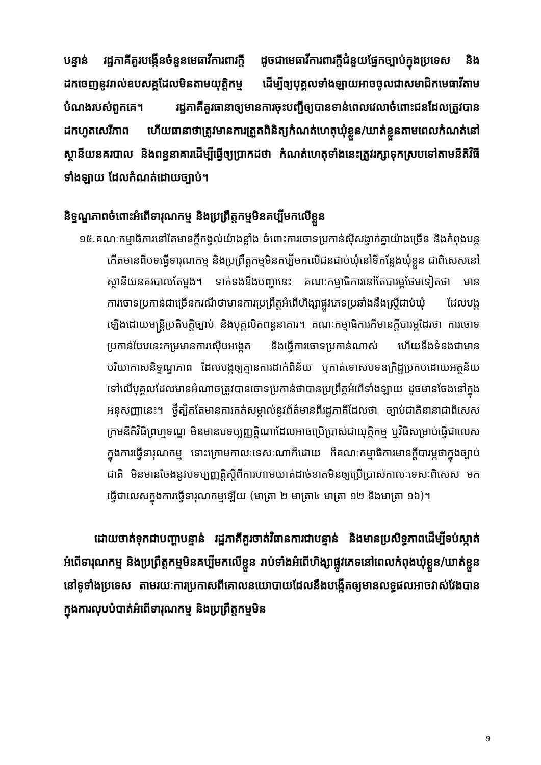បន្ទាន់ រដ្ឋភាគីគួរបង្កើនចំនួនមេធាវីការពារក្តី ដូចជាមេធាវីការពារក្តីជំនួយផ្នែកច្បាប់ក្នុងប្រទេស និងដកចេញនូវរាល់ឧបសគ្គដែលមិនតាមយុត្តិកម្ម ដើម្បីឲ្យបុគ្គលទាំងឡាយអាចចូលជាសមាជិកមេធាវីតាមបំណងរបស់ពួកគេ។ រដ្ឋភាគីគួរធានាឲ្យមានការចុះបញ្ជីឲ្យបានទាន់ពេលវេលាចំពោះជនដែលត្រូវបានដកហូតសេរីភាព ហើយធានាថាត្រូវមានការត្រួតពិនិត្យកំណត់ហេតុឃុំខ្លួន/ឃាត់ខ្លួនតាមពេលកំណត់នៅស្ថានីយនគរបាល និងពន្ធនាគារដើម្បីធ្វើឲ្យប្រាកដថា កំណត់ហេតុទាំងនេះត្រូវរក្សាទុកស្របទៅតាមនីតិវិធីទាំងឡាយ ដែលកំណត់ដោយច្បាប់។
និទ្ទណ្ឌភាពចំពោះអំពើទារុណកម្ម និងប្រព្រឹត្តកម្មមិនគប្បីមកលើខ្លួន
១៥.គណៈកម្មាធិការនៅតែមានក្តីកង្វល់យ៉ាងខ្លាំង ចំពោះការចោទប្រកាន់ស៊ីសង្វាក់គ្នាយ៉ាងច្រើន និងកំពុងបន្តកើតមានពីបទធ្វើទារុណកម្ម និងប្រព្រឹត្តកម្មមិនគប្បីមកលើជនជាប់ឃុំនៅទីកន្លែងឃុំខ្លួន ជាពិសេសនៅស្ថានីយនគរបាលតែម្តង។ ទាក់ទងនឹងបញ្ហានេះ គណៈកម្មាធិការនៅតែបារម្ភថែមទៀតថា មានការចោទប្រកាន់ជាច្រើនករណីថាមានការប្រព្រឹត្តអំពើហិង្សាផ្លូវភេទប្រឆាំងនឹងស្ត្រីជាប់ឃុំ ដែលបង្កឡើងដោយមន្ត្រីប្រតិបត្តិច្បាប់ និងបុគ្គលិកពន្ធនាគារ។ គណៈកម្មាធិការក៏មានក្តីបារម្ភដែរថា ការចោទប្រកាន់បែបនេះកម្រមានការស៊ើបអង្កេត និងធ្វើការចោទប្រកាន់ណាស់ ហើយនឹងទំនងជាមានបរិយាកាសនិទ្ទណ្ឌភាព ដែលបង្កឲ្យគ្មានការដាក់ពិន័យ ឬកាត់ទោសបទឧក្រិដ្ឋប្រកបដោយអត្ថន័យ ទៅលើបុគ្គលដែលមានអំណាចត្រូវបានចោទប្រកាន់ថាបានប្រព្រឹត្តអំពើទាំងឡាយ ដូចមានចែងនៅក្នុងអនុសញ្ញានេះ។ ថ្វីត្បិតតែមានការកត់សម្គាល់នូវព័ត៌មានពីរដ្ឋភាគីដែលថា ច្បាប់ជាតិនានាជាពិសេសក្រមនីតិវិធីព្រហ្មទណ្ឌ មិនមានបទប្បញ្ញត្តិណាដែលអាចប្រើប្រាស់ជាយុត្តិកម្ម ឬវិធីសម្រាប់ធ្វើជាលេសក្នុងការធ្វើទារុណកម្ម ទោះក្រោមកាលៈទេសៈណាក៏ដោយ ក៏គណៈកម្មាធិការមានក្តីបារម្ភថាក្នុងច្បាប់ជាតិ មិនមានចែងនូវបទប្បញ្ញត្តិស្តីពីការហាមឃាត់ដាច់ខាតមិនឲ្យប្រើប្រាស់កាលៈទេសៈពិសេស មកធ្វើជាលេសក្នុងការធ្វើទារុណកម្មឡើយ (មាត្រា ២ មាត្រា៤ មាត្រា ១២ និងមាត្រា ១៦)។
ដោយចាត់ទុកជាបញ្ហាបន្ទាន់ រដ្ឋភាគីគួរចាត់វិធានការជាបន្ទាន់ និងមានប្រសិទ្ធភាពដើម្បីទប់ស្កាត់អំពើទារុណកម្ម និងប្រព្រឹត្តកម្មមិនគប្បីមកលើខ្លួន រាប់ទាំងអំពើហិង្សាផ្លូវភេទនៅពេលកំពុងឃុំខ្លួន/ឃាត់ខ្លួននៅទូទាំងប្រទេស តាមរយៈការប្រកាសពីគោលនយោបាយដែលនឹងបង្កើតឲ្យមានលទ្ធផលអាចវាស់វែងបាន ក្នុងការលុបបំបាត់អំពើទារុណកម្ម និងប្រព្រឹត្តកម្មមិន
9